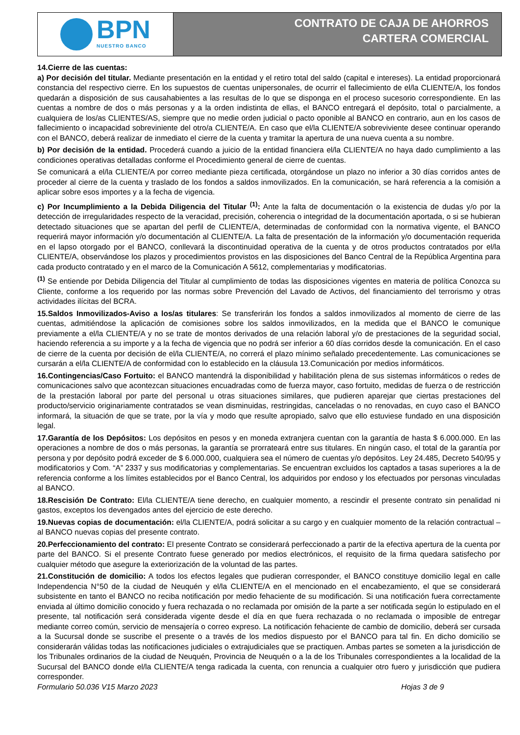BPN
NUESTRO BANCO
CONTRATO DE CAJA DE AHORROS
CARTERA COMERCIAL
14.Cierre de las cuentas:
a) Por decisión del titular. Mediante presentación en la entidad y el retiro total del saldo (capital e intereses). La entidad proporcionará constancia del respectivo cierre. En los supuestos de cuentas unipersonales, de ocurrir el fallecimiento de el/la CLIENTE/A, los fondos quedarán a disposición de sus causahabientes a las resultas de lo que se disponga en el proceso sucesorio correspondiente. En las cuentas a nombre de dos o más personas y a la orden indistinta de ellas, el BANCO entregará el depósito, total o parcialmente, a cualquiera de los/as CLIENTES/AS, siempre que no medie orden judicial o pacto oponible al BANCO en contrario, aun en los casos de fallecimiento o incapacidad sobreviniente del otro/a CLIENTE/A. En caso que el/la CLIENTE/A sobreviviente desee continuar operando con el BANCO, deberá realizar de inmediato el cierre de la cuenta y tramitar la apertura de una nueva cuenta a su nombre.
b) Por decisión de la entidad. Procederá cuando a juicio de la entidad financiera el/la CLIENTE/A no haya dado cumplimiento a las condiciones operativas detalladas conforme el Procedimiento general de cierre de cuentas.
Se comunicará a el/la CLIENTE/A por correo mediante pieza certificada, otorgándose un plazo no inferior a 30 días corridos antes de proceder al cierre de la cuenta y traslado de los fondos a saldos inmovilizados. En la comunicación, se hará referencia a la comisión a aplicar sobre esos importes y a la fecha de vigencia.
c) Por Incumplimiento a la Debida Diligencia del Titular <sup>(1)</sup>: Ante la falta de documentación o la existencia de dudas y/o por la detección de irregularidades respecto de la veracidad, precisión, coherencia o integridad de la documentación aportada, o si se hubieran detectado situaciones que se apartan del perfil de CLIENTE/A, determinadas de conformidad con la normativa vigente, el BANCO requerirá mayor información y/o documentación al CLIENTE/A. La falta de presentación de la información y/o documentación requerida en el lapso otorgado por el BANCO, conllevará la discontinuidad operativa de la cuenta y de otros productos contratados por el/la CLIENTE/A, observándose los plazos y procedimientos provistos en las disposiciones del Banco Central de la República Argentina para cada producto contratado y en el marco de la Comunicación A 5612, complementarias y modificatorias.
<sup>(1)</sup> Se entiende por Debida Diligencia del Titular al cumplimiento de todas las disposiciones vigentes en materia de política Conozca su Cliente, conforme a los requerido por las normas sobre Prevención del Lavado de Activos, del financiamiento del terrorismo y otras actividades ilícitas del BCRA.
15.Saldos Inmovilizados-Aviso a los/as titulares: Se transferirán los fondos a saldos inmovilizados al momento de cierre de las cuentas, admitiéndose la aplicación de comisiones sobre los saldos inmovilizados, en la medida que el BANCO le comunique previamente a el/la CLIENTE/A y no se trate de montos derivados de una relación laboral y/o de prestaciones de la seguridad social, haciendo referencia a su importe y a la fecha de vigencia que no podrá ser inferior a 60 días corridos desde la comunicación. En el caso de cierre de la cuenta por decisión de el/la CLIENTE/A, no correrá el plazo mínimo señalado precedentemente. Las comunicaciones se cursarán a el/la CLIENTE/A de conformidad con lo establecido en la cláusula 13.Comunicación por medios informáticos.
16.Contingencias/Caso Fortuito: el BANCO mantendrá la disponibilidad y habilitación plena de sus sistemas informáticos o redes de comunicaciones salvo que acontezcan situaciones encuadradas como de fuerza mayor, caso fortuito, medidas de fuerza o de restricción de la prestación laboral por parte del personal u otras situaciones similares, que pudieren aparejar que ciertas prestaciones del producto/servicio originariamente contratados se vean disminuidas, restringidas, canceladas o no renovadas, en cuyo caso el BANCO informará, la situación de que se trate, por la vía y modo que resulte apropiado, salvo que ello estuviese fundado en una disposición legal.
17.Garantía de los Depósitos: Los depósitos en pesos y en moneda extranjera cuentan con la garantía de hasta $ 6.000.000. En las operaciones a nombre de dos o más personas, la garantía se prorrateará entre sus titulares. En ningún caso, el total de la garantía por persona y por depósito podrá exceder de $ 6.000.000, cualquiera sea el número de cuentas y/o depósitos. Ley 24.485, Decreto 540/95 y modificatorios y Com. “A” 2337 y sus modificatorias y complementarias. Se encuentran excluidos los captados a tasas superiores a la de referencia conforme a los límites establecidos por el Banco Central, los adquiridos por endoso y los efectuados por personas vinculadas al BANCO.
18.Rescisión De Contrato: El/la CLIENTE/A tiene derecho, en cualquier momento, a rescindir el presente contrato sin penalidad ni gastos, exceptos los devengados antes del ejercicio de este derecho.
19.Nuevas copias de documentación: el/la CLIENTE/A, podrá solicitar a su cargo y en cualquier momento de la relación contractual – al BANCO nuevas copias del presente contrato.
20.Perfeccionamiento del contrato: El presente Contrato se considerará perfeccionado a partir de la efectiva apertura de la cuenta por parte del BANCO. Si el presente Contrato fuese generado por medios electrónicos, el requisito de la firma quedara satisfecho por cualquier método que asegure la exteriorización de la voluntad de las partes.
21.Constitución de domicilio: A todos los efectos legales que pudieran corresponder, el BANCO constituye domicilio legal en calle Independencia N°50 de la ciudad de Neuquén y el/la CLIENTE/A en el mencionado en el encabezamiento, el que se considerará subsistente en tanto el BANCO no reciba notificación por medio fehaciente de su modificación. Si una notificación fuera correctamente enviada al último domicilio conocido y fuera rechazada o no reclamada por omisión de la parte a ser notificada según lo estipulado en el presente, tal notificación será considerada vigente desde el día en que fuera rechazada o no reclamada o imposible de entregar mediante correo común, servicio de mensajería o correo expreso. La notificación fehaciente de cambio de domicilio, deberá ser cursada a la Sucursal donde se suscribe el presente o a través de los medios dispuesto por el BANCO para tal fin. En dicho domicilio se considerarán válidas todas las notificaciones judiciales o extrajudiciales que se practiquen. Ambas partes se someten a la jurisdicción de los Tribunales ordinarios de la ciudad de Neuquén, Provincia de Neuquén o a la de los Tribunales correspondientes a la localidad de la Sucursal del BANCO donde el/la CLIENTE/A tenga radicada la cuenta, con renuncia a cualquier otro fuero y jurisdicción que pudiera corresponder.
Formulario 50.036 V15 Marzo 2023 Hojas 3 de 9